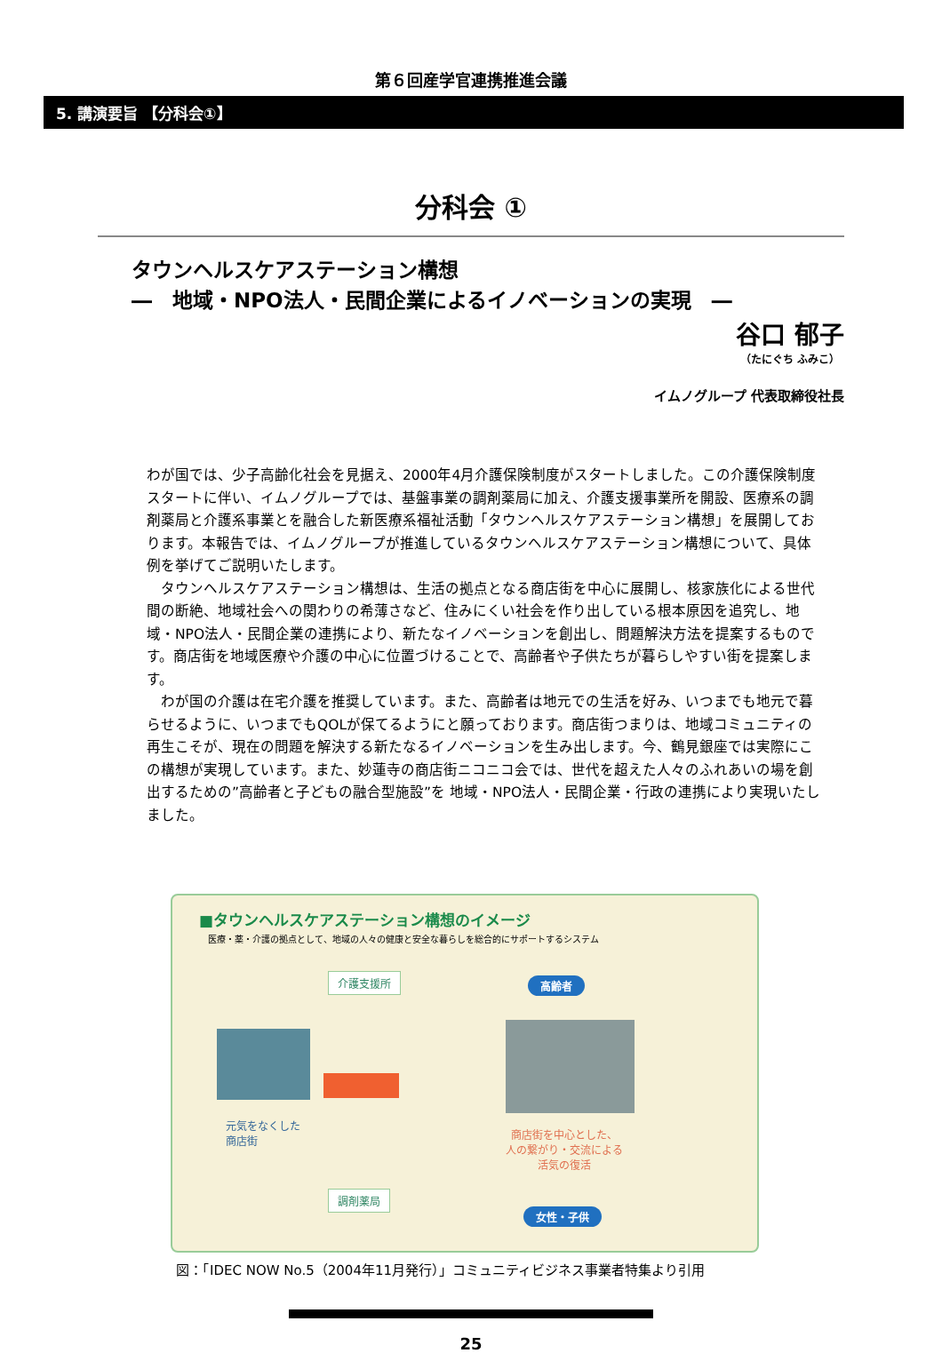第６回産学官連携推進会議
5. 講演要旨 【分科会①】
分科会 ①
タウンヘルスケアステーション構想
―　地域・NPO法人・民間企業によるイノベーションの実現　―
谷口 郁子
（たにぐち ふみこ）
イムノグループ 代表取締役社長
わが国では、少子高齢化社会を見据え、2000年4月介護保険制度がスタートしました。この介護保険制度スタートに伴い、イムノグループでは、基盤事業の調剤薬局に加え、介護支援事業所を開設、医療系の調剤薬局と介護系事業とを融合した新医療系福祉活動「タウンヘルスケアステーション構想」を展開しております。本報告では、イムノグループが推進しているタウンヘルスケアステーション構想について、具体例を挙げてご説明いたします。
　タウンヘルスケアステーション構想は、生活の拠点となる商店街を中心に展開し、核家族化による世代間の断絶、地域社会への関わりの希薄さなど、住みにくい社会を作り出している根本原因を追究し、地域・NPO法人・民間企業の連携により、新たなイノベーションを創出し、問題解決方法を提案するものです。商店街を地域医療や介護の中心に位置づけることで、高齢者や子供たちが暮らしやすい街を提案します。
　わが国の介護は在宅介護を推奨しています。また、高齢者は地元での生活を好み、いつまでも地元で暮らせるように、いつまでもQOLが保てるようにと願っております。商店街つまりは、地域コミュニティの再生こそが、現在の問題を解決する新たなるイノベーションを生み出します。今、鶴見銀座では実際にこの構想が実現しています。また、妙蓮寺の商店街ニコニコ会では、世代を超えた人々のふれあいの場を創出するための”高齢者と子どもの融合型施設”を 地域・NPO法人・民間企業・行政の連携により実現いたしました。
■タウンヘルスケアステーション構想のイメージ
医療・薬・介護の拠点として、地域の人々の健康と安全な暮らしを総合的にサポートするシステム
介護支援所
調剤薬局
元気をなくした
商店街
高齢者
商店街を中心とした、
人の繋がり・交流による
活気の復活
女性・子供
図：「IDEC NOW No.5（2004年11月発行）」コミュニティビジネス事業者特集より引用
25